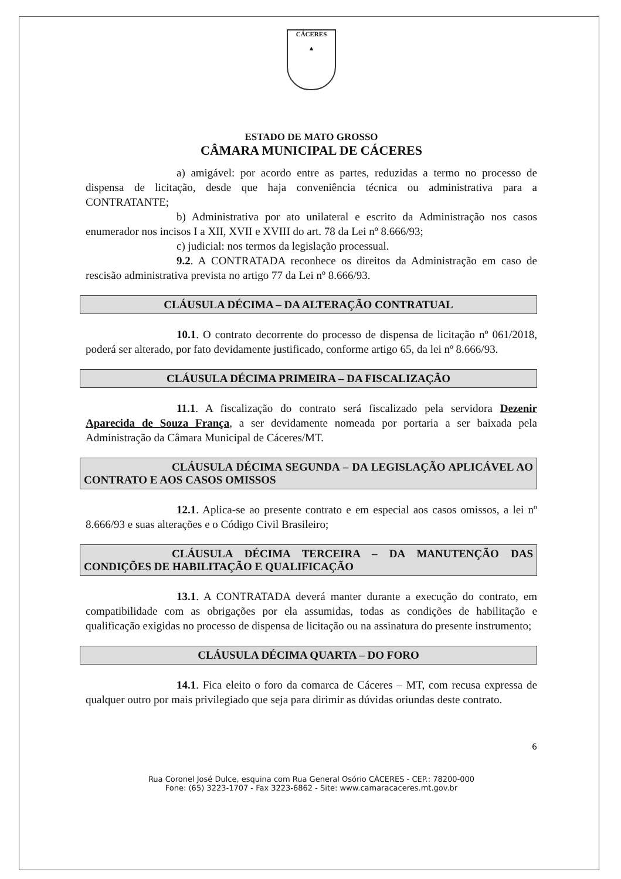CÁCERES
▲
ESTADO DE MATO GROSSO
CÂMARA MUNICIPAL DE CÁCERES
a) amigável: por acordo entre as partes, reduzidas a termo no processo de dispensa de licitação, desde que haja conveniência técnica ou administrativa para a CONTRATANTE;
b) Administrativa por ato unilateral e escrito da Administração nos casos enumerador nos incisos I a XII, XVII e XVIII do art. 78 da Lei nº 8.666/93;
c) judicial: nos termos da legislação processual.
9.2. A CONTRATADA reconhece os direitos da Administração em caso de rescisão administrativa prevista no artigo 77 da Lei nº 8.666/93.
CLÁUSULA DÉCIMA – DA ALTERAÇÃO CONTRATUAL
10.1. O contrato decorrente do processo de dispensa de licitação nº 061/2018, poderá ser alterado, por fato devidamente justificado, conforme artigo 65, da lei nº 8.666/93.
CLÁUSULA DÉCIMA PRIMEIRA – DA FISCALIZAÇÃO
11.1. A fiscalização do contrato será fiscalizado pela servidora Dezenir Aparecida de Souza França, a ser devidamente nomeada por portaria a ser baixada pela Administração da Câmara Municipal de Cáceres/MT.
CLÁUSULA DÉCIMA SEGUNDA – DA LEGISLAÇÃO APLICÁVEL AO CONTRATO E AOS CASOS OMISSOS
12.1. Aplica-se ao presente contrato e em especial aos casos omissos, a lei nº 8.666/93 e suas alterações e o Código Civil Brasileiro;
CLÁUSULA DÉCIMA TERCEIRA – DA MANUTENÇÃO DAS CONDIÇÕES DE HABILITAÇÃO E QUALIFICAÇÃO
13.1. A CONTRATADA deverá manter durante a execução do contrato, em compatibilidade com as obrigações por ela assumidas, todas as condições de habilitação e qualificação exigidas no processo de dispensa de licitação ou na assinatura do presente instrumento;
CLÁUSULA DÉCIMA QUARTA – DO FORO
14.1. Fica eleito o foro da comarca de Cáceres – MT, com recusa expressa de qualquer outro por mais privilegiado que seja para dirimir as dúvidas oriundas deste contrato.
6
Rua Coronel José Dulce, esquina com Rua General Osório CÁCERES - CEP.: 78200-000
Fone: (65) 3223-1707 - Fax 3223-6862 - Site: www.camaracaceres.mt.gov.br